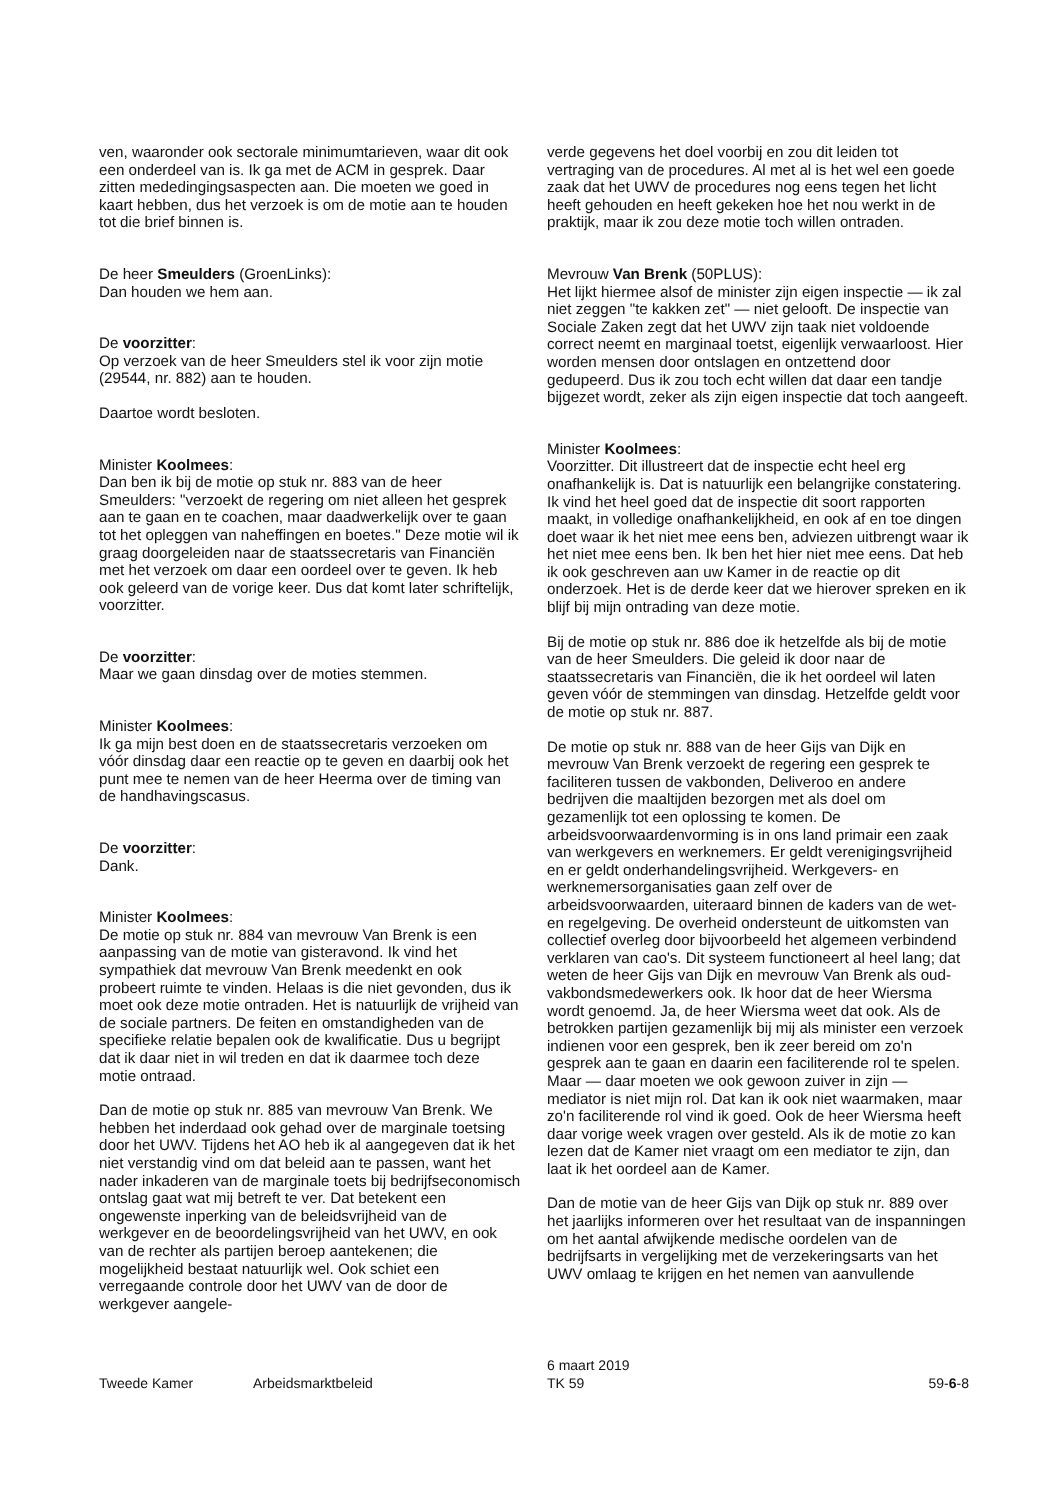ven, waaronder ook sectorale minimumtarieven, waar dit ook een onderdeel van is. Ik ga met de ACM in gesprek. Daar zitten mededingingsaspecten aan. Die moeten we goed in kaart hebben, dus het verzoek is om de motie aan te houden tot die brief binnen is.
De heer Smeulders (GroenLinks):
Dan houden we hem aan.
De voorzitter:
Op verzoek van de heer Smeulders stel ik voor zijn motie (29544, nr. 882) aan te houden.
Daartoe wordt besloten.
Minister Koolmees:
Dan ben ik bij de motie op stuk nr. 883 van de heer Smeulders: "verzoekt de regering om niet alleen het gesprek aan te gaan en te coachen, maar daadwerkelijk over te gaan tot het opleggen van naheffingen en boetes." Deze motie wil ik graag doorgeleiden naar de staatssecretaris van Financiën met het verzoek om daar een oordeel over te geven. Ik heb ook geleerd van de vorige keer. Dus dat komt later schriftelijk, voorzitter.
De voorzitter:
Maar we gaan dinsdag over de moties stemmen.
Minister Koolmees:
Ik ga mijn best doen en de staatssecretaris verzoeken om vóór dinsdag daar een reactie op te geven en daarbij ook het punt mee te nemen van de heer Heerma over de timing van de handhavingscasus.
De voorzitter:
Dank.
Minister Koolmees:
De motie op stuk nr. 884 van mevrouw Van Brenk is een aanpassing van de motie van gisteravond. Ik vind het sympathiek dat mevrouw Van Brenk meedenkt en ook probeert ruimte te vinden. Helaas is die niet gevonden, dus ik moet ook deze motie ontraden. Het is natuurlijk de vrijheid van de sociale partners. De feiten en omstandigheden van de specifieke relatie bepalen ook de kwalificatie. Dus u begrijpt dat ik daar niet in wil treden en dat ik daarmee toch deze motie ontraad.
Dan de motie op stuk nr. 885 van mevrouw Van Brenk. We hebben het inderdaad ook gehad over de marginale toetsing door het UWV. Tijdens het AO heb ik al aangegeven dat ik het niet verstandig vind om dat beleid aan te passen, want het nader inkaderen van de marginale toets bij bedrijfseconomisch ontslag gaat wat mij betreft te ver. Dat betekent een ongewenste inperking van de beleidsvrijheid van de werkgever en de beoordelingsvrijheid van het UWV, en ook van de rechter als partijen beroep aantekenen; die mogelijkheid bestaat natuurlijk wel. Ook schiet een verregaande controle door het UWV van de door de werkgever aangele-
verde gegevens het doel voorbij en zou dit leiden tot vertraging van de procedures. Al met al is het wel een goede zaak dat het UWV de procedures nog eens tegen het licht heeft gehouden en heeft gekeken hoe het nou werkt in de praktijk, maar ik zou deze motie toch willen ontraden.
Mevrouw Van Brenk (50PLUS):
Het lijkt hiermee alsof de minister zijn eigen inspectie — ik zal niet zeggen "te kakken zet" — niet gelooft. De inspectie van Sociale Zaken zegt dat het UWV zijn taak niet voldoende correct neemt en marginaal toetst, eigenlijk verwaarloost. Hier worden mensen door ontslagen en ontzettend door gedupeerd. Dus ik zou toch echt willen dat daar een tandje bijgezet wordt, zeker als zijn eigen inspectie dat toch aangeeft.
Minister Koolmees:
Voorzitter. Dit illustreert dat de inspectie echt heel erg onafhankelijk is. Dat is natuurlijk een belangrijke constatering. Ik vind het heel goed dat de inspectie dit soort rapporten maakt, in volledige onafhankelijkheid, en ook af en toe dingen doet waar ik het niet mee eens ben, adviezen uitbrengt waar ik het niet mee eens ben. Ik ben het hier niet mee eens. Dat heb ik ook geschreven aan uw Kamer in de reactie op dit onderzoek. Het is de derde keer dat we hierover spreken en ik blijf bij mijn ontrading van deze motie.
Bij de motie op stuk nr. 886 doe ik hetzelfde als bij de motie van de heer Smeulders. Die geleid ik door naar de staatssecretaris van Financiën, die ik het oordeel wil laten geven vóór de stemmingen van dinsdag. Hetzelfde geldt voor de motie op stuk nr. 887.
De motie op stuk nr. 888 van de heer Gijs van Dijk en mevrouw Van Brenk verzoekt de regering een gesprek te faciliteren tussen de vakbonden, Deliveroo en andere bedrijven die maaltijden bezorgen met als doel om gezamenlijk tot een oplossing te komen. De arbeidsvoorwaardenvorming is in ons land primair een zaak van werkgevers en werknemers. Er geldt verenigingsvrijheid en er geldt onderhandelingsvrijheid. Werkgevers- en werknemersorganisaties gaan zelf over de arbeidsvoorwaarden, uiteraard binnen de kaders van de wet- en regelgeving. De overheid ondersteunt de uitkomsten van collectief overleg door bijvoorbeeld het algemeen verbindend verklaren van cao's. Dit systeem functioneert al heel lang; dat weten de heer Gijs van Dijk en mevrouw Van Brenk als oud-vakbondsmedewerkers ook. Ik hoor dat de heer Wiersma wordt genoemd. Ja, de heer Wiersma weet dat ook. Als de betrokken partijen gezamenlijk bij mij als minister een verzoek indienen voor een gesprek, ben ik zeer bereid om zo'n gesprek aan te gaan en daarin een faciliterende rol te spelen. Maar — daar moeten we ook gewoon zuiver in zijn — mediator is niet mijn rol. Dat kan ik ook niet waarmaken, maar zo'n faciliterende rol vind ik goed. Ook de heer Wiersma heeft daar vorige week vragen over gesteld. Als ik de motie zo kan lezen dat de Kamer niet vraagt om een mediator te zijn, dan laat ik het oordeel aan de Kamer.
Dan de motie van de heer Gijs van Dijk op stuk nr. 889 over het jaarlijks informeren over het resultaat van de inspanningen om het aantal afwijkende medische oordelen van de bedrijfsarts in vergelijking met de verzekeringsarts van het UWV omlaag te krijgen en het nemen van aanvullende
Tweede Kamer Arbeidsmarktbeleid
6 maart 2019
TK 59
59-6-8